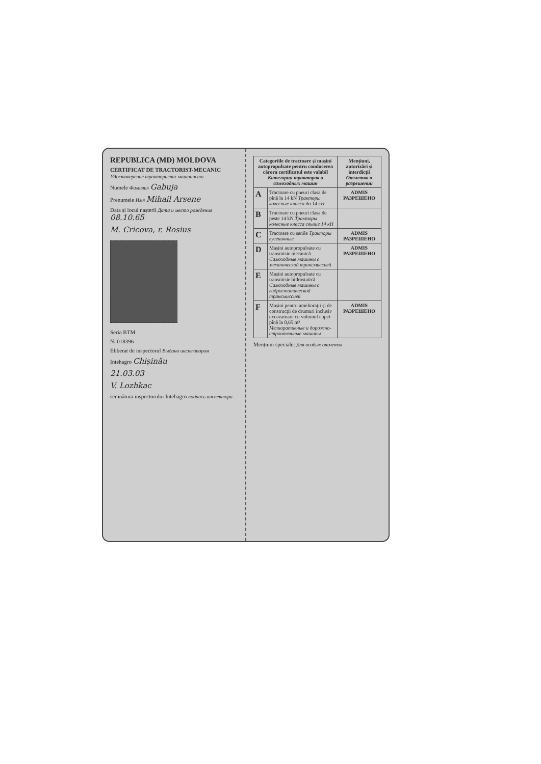REPUBLICA (MD) MOLDOVA
CERTIFICAT DE TRACTORIST-MECANIC
Удостоверение тракториста-машиниста
Numele Фамилия Gabuja
Prenumele Имя Mihail Arsene
Data și locul nașterii Дата и место рождения 08.10.65
M. Cricova, r. Rosius
Seria BTM
№ 018396
Eliberat de inspectorul Выдано инспектором
Intehagro Chișinău
21.03.03
V. Lozhkac
semnătura inspectorului Intehagro подпись инспектора
| Categoriile de tractoare și mașini autopropulsate pentru conducerea cărora certificatul este valabil Категории тракторов и самоходных машин | | Mențiuni, autorizări și interdicții Отметка о разрешении |
| --- | --- | --- |
| A | Tractoare cu pneuri clasa de pînă la 14 kN Тракторы колесные класса до 14 кН | ADMIS РАЗРЕШЕНО |
| B | Tractoare cu pneuri clasa de peste 14 kN Тракторы колесные класса свыше 14 кН | |
| C | Tractoare cu șenile Тракторы гусеничные | ADMIS РАЗРЕШЕНО |
| D | Mașini autopropulsate cu transmisie mecanică Самоходные машины с механической трансмиссией | ADMIS РАЗРЕШЕНО |
| E | Mașini autopropulsate cu transmisie hidrostatică Самоходные машины с гидростатической трансмиссией | |
| F | Mașini pentru ameliorații și de construcții de drumuri inclusiv excavatoare cu volumul cupei pînă la 0,65 m³ Мелиоративные и дорожно-строительные машины | ADMIS РАЗРЕШЕНО |
Mențiuni speciale: Для особых отметок